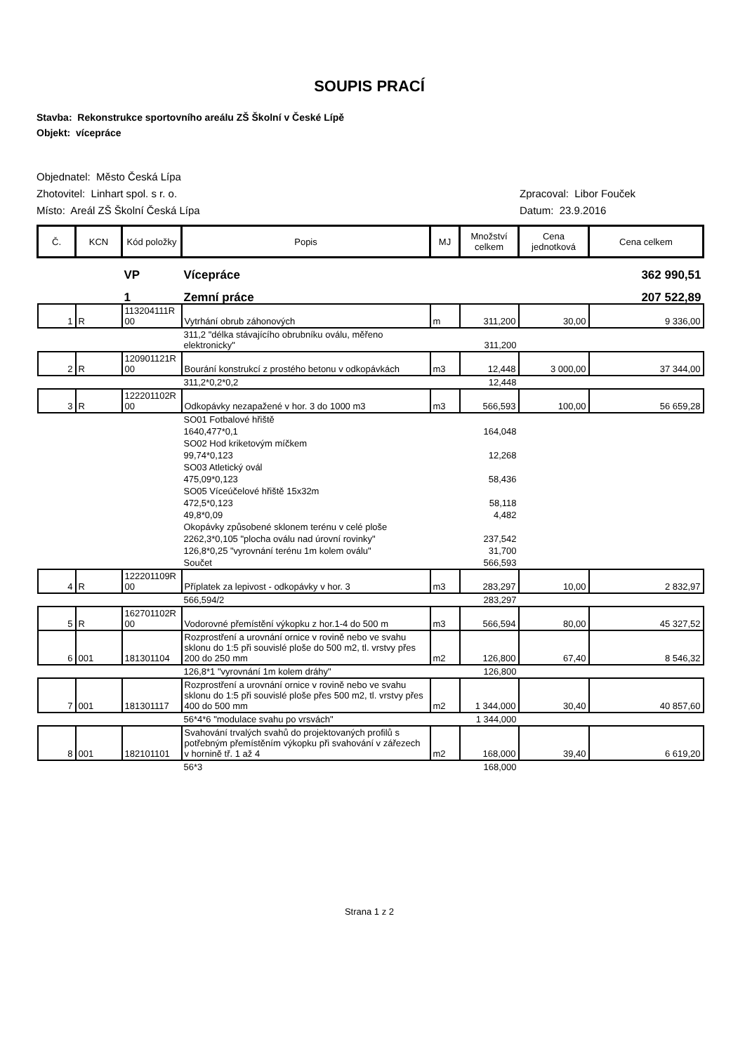SOUPIS PRACÍ
Stavba: Rekonstrukce sportovního areálu ZŠ Školní v České Lípě
Objekt: vícepráce
Objednatel: Město Česká Lípa
Zhotovitel: Linhart spol. s r. o. Zpracoval: Libor Fouček
Místo: Areál ZŠ Školní Česká Lípa Datum: 23.9.2016
| Č. | KCN | Kód položky | Popis | MJ | Množství celkem | Cena jednotková | Cena celkem |
| --- | --- | --- | --- | --- | --- | --- | --- |
| | | VP | Vícepráce | | | | 362 990,51 |
| | | 1 | Zemní práce | | | | 207 522,89 |
| 1 | R | 113204111R 00 | Vytrhání obrub záhonových | m | 311,200 | 30,00 | 9 336,00 |
| | | | 311,2 "délka stávajícího obrubníku oválu, měřeno elektronicky" | | 311,200 | | |
| 2 | R | 120901121R 00 | Bourání konstrukcí z prostého betonu v odkopávkách | m3 | 12,448 | 3 000,00 | 37 344,00 |
| | | | 311,2*0,2*0,2 | | 12,448 | | |
| 3 | R | 122201102R 00 | Odkopávky nezapažené v hor. 3 do 1000 m3 | m3 | 566,593 | 100,00 | 56 659,28 |
| | | | SO01 Fotbalové hřiště | | | | |
| | | | 1640,477*0,1 | | 164,048 | | |
| | | | SO02 Hod kriketovým míčkem | | | | |
| | | | 99,74*0,123 | | 12,268 | | |
| | | | SO03 Atletický ovál | | | | |
| | | | 475,09*0,123 | | 58,436 | | |
| | | | SO05 Víceúčelové hřiště 15x32m | | | | |
| | | | 472,5*0,123 | | 58,118 | | |
| | | | 49,8*0,09 | | 4,482 | | |
| | | | Okopávky způsobené sklonem terénu v celé ploše | | | | |
| | | | 2262,3*0,105 "plocha oválu nad úrovní rovinky" | | 237,542 | | |
| | | | 126,8*0,25 "vyrovnání terénu 1m kolem oválu" | | 31,700 | | |
| | | | Součet | | 566,593 | | |
| 4 | R | 122201109R 00 | Příplatek za lepivost - odkopávky v hor. 3 | m3 | 283,297 | 10,00 | 2 832,97 |
| | | | 566,594/2 | | 283,297 | | |
| 5 | R | 162701102R 00 | Vodorovné přemístění výkopku z hor.1-4 do 500 m | m3 | 566,594 | 80,00 | 45 327,52 |
| 6 | 001 | 181301104 | Rozprostření a urovnání ornice v rovině nebo ve svahu sklonu do 1:5 při souvislé ploše do 500 m2, tl. vrstvy přes 200 do 250 mm | m2 | 126,800 | 67,40 | 8 546,32 |
| | | | 126,8*1 "vyrovnání 1m kolem dráhy" | | 126,800 | | |
| 7 | 001 | 181301117 | Rozprostření a urovnání ornice v rovině nebo ve svahu sklonu do 1:5 při souvislé ploše přes 500 m2, tl. vrstvy přes 400 do 500 mm | m2 | 1 344,000 | 30,40 | 40 857,60 |
| | | | 56*4*6 "modulace svahu po vrsvách" | | 1 344,000 | | |
| 8 | 001 | 182101101 | Svahování trvalých svahů do projektovaných profilů s potřebným přemístěním výkopku při svahování v zářezech v hornině tř. 1 až 4 | m2 | 168,000 | 39,40 | 6 619,20 |
| | | | 56*3 | | 168,000 | | |
Strana 1 z 2